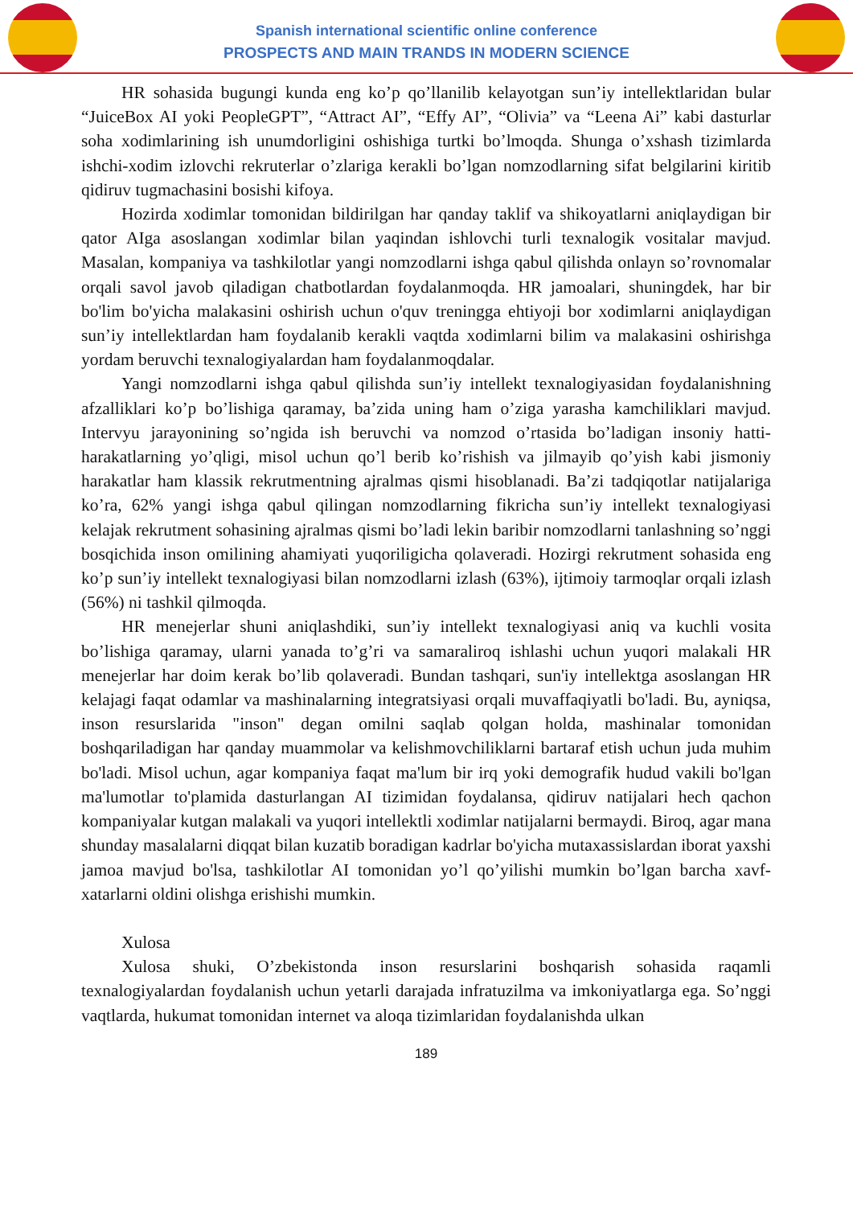Spanish international scientific online conference
PROSPECTS AND MAIN TRANDS IN MODERN SCIENCE
HR sohasida bugungi kunda eng ko’p qo’llanilib kelayotgan sun’iy intellektlaridan bular “JuiceBox AI yoki PeopleGPT”, “Attract AI”, “Effy AI”, “Olivia” va “Leena Ai” kabi dasturlar soha xodimlarining ish unumdorligini oshishiga turtki bo’lmoqda. Shunga o’xshash tizimlarda ishchi-xodim izlovchi rekruterlar o’zlariga kerakli bo’lgan nomzodlarning sifat belgilarini kiritib qidiruv tugmachasini bosishi kifoya.
Hozirda xodimlar tomonidan bildirilgan har qanday taklif va shikoyatlarni aniqlaydigan bir qator AIga asoslangan xodimlar bilan yaqindan ishlovchi turli texnalogik vositalar mavjud. Masalan, kompaniya va tashkilotlar yangi nomzodlarni ishga qabul qilishda onlayn so’rovnomalar orqali savol javob qiladigan chatbotlardan foydalanmoqda. HR jamoalari, shuningdek, har bir bo'lim bo'yicha malakasini oshirish uchun o'quv treningga ehtiyoji bor xodimlarni aniqlaydigan sun’iy intellektlardan ham foydalanib kerakli vaqtda xodimlarni bilim va malakasini oshirishga yordam beruvchi texnalogiyalardan ham foydalanmoqdalar.
Yangi nomzodlarni ishga qabul qilishda sun’iy intellekt texnalogiyasidan foydalanishning afzalliklari ko’p bo’lishiga qaramay, ba’zida uning ham o’ziga yarasha kamchiliklari mavjud. Intervyu jarayonining so’ngida ish beruvchi va nomzod o’rtasida bo’ladigan insoniy hatti-harakatlarning yo’qligi, misol uchun qo’l berib ko’rishish va jilmayib qo’yish kabi jismoniy harakatlar ham klassik rekrutmentning ajralmas qismi hisoblanadi. Ba’zi tadqiqotlar natijalariga ko’ra, 62% yangi ishga qabul qilingan nomzodlarning fikricha sun’iy intellekt texnalogiyasi kelajak rekrutment sohasining ajralmas qismi bo’ladi lekin baribir nomzodlarni tanlashning so’nggi bosqichida inson omilining ahamiyati yuqoriligicha qolaveradi. Hozirgi rekrutment sohasida eng ko’p sun’iy intellekt texnalogiyasi bilan nomzodlarni izlash (63%), ijtimoiy tarmoqlar orqali izlash (56%) ni tashkil qilmoqda.
HR menejerlar shuni aniqlashdiki, sun’iy intellekt texnalogiyasi aniq va kuchli vosita bo’lishiga qaramay, ularni yanada to’g’ri va samaraliroq ishlashi uchun yuqori malakali HR menejerlar har doim kerak bo’lib qolaveradi. Bundan tashqari, sun'iy intellektga asoslangan HR kelajagi faqat odamlar va mashinalarning integratsiyasi orqali muvaffaqiyatli bo'ladi. Bu, ayniqsa, inson resurslarida "inson" degan omilni saqlab qolgan holda, mashinalar tomonidan boshqariladigan har qanday muammolar va kelishmovchiliklarni bartaraf etish uchun juda muhim bo'ladi. Misol uchun, agar kompaniya faqat ma'lum bir irq yoki demografik hudud vakili bo'lgan ma'lumotlar to'plamida dasturlangan AI tizimidan foydalansa, qidiruv natijalari hech qachon kompaniyalar kutgan malakali va yuqori intellektli xodimlar natijalarni bermaydi. Biroq, agar mana shunday masalalarni diqqat bilan kuzatib boradigan kadrlar bo'yicha mutaxassislardan iborat yaxshi jamoa mavjud bo'lsa, tashkilotlar AI tomonidan yo’l qo’yilishi mumkin bo’lgan barcha xavf-xatarlarni oldini olishga erishishi mumkin.
Xulosa
Xulosa shuki, O’zbekistonda inson resurslarini boshqarish sohasida raqamli texnalogiyalardan foydalanish uchun yetarli darajada infratuzilma va imkoniyatlarga ega. So’nggi vaqtlarda, hukumat tomonidan internet va aloqa tizimlaridan foydalanishda ulkan
189